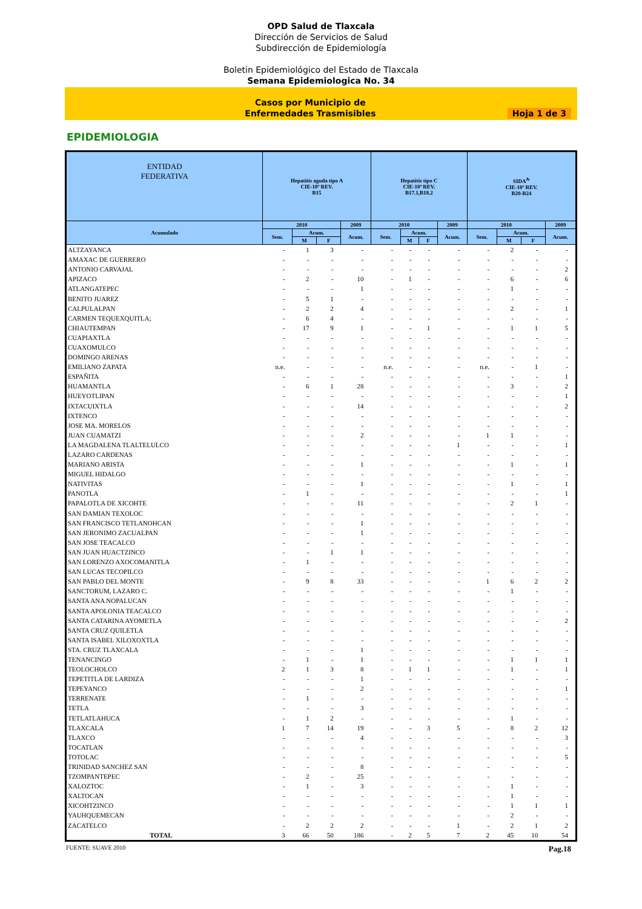OPD Salud de Tlaxcala
Dirección de Servicios de Salud
Subdirección de Epidemiología
Boletin Epidemiológico del Estado de Tlaxcala
Semana Epidemiologica No. 34
Casos por Municipio de
Enfermedades Trasmisibles
Hoja 1 de 3
EPIDEMIOLOGIA
| ENTIDAD FEDERATIVA | Hepatitis aguda tipo A CIE-10ª REV. B15 | | | | Hepatitis tipo C CIE-10ª REV. B17.1,B18.2 | | | | SIDA<sup>&</sup> CIE-10ª REV. B20-B24 | | | |
| --- | --- | --- | --- | --- | --- | --- | --- | --- | --- | --- | --- | --- |
| Acumulado | 2010 | | | 2009 | 2010 | | | 2009 | 2010 | | | 2009 |
| | Sem. | Acum. | | Acum. | Sem. | Acum. | | Acum. | Sem. | Acum. | | Acum. |
| | | M | F | | | M | F | | | M | F | |
| ALTZAYANCA | - | 1 | 3 | - | - | - | - | - | - | 2 | - | - |
| AMAXAC DE GUERRERO | - | - | - | - | - | - | - | - | - | - | - | - |
| ANTONIO CARVAJAL | - | - | - | - | - | - | - | - | - | - | - | 2 |
| APIZACO | - | 2 | - | 10 | - | 1 | - | - | - | 6 | - | 6 |
| ATLANGATEPEC | - | - | - | 1 | - | - | - | - | - | 1 | - | - |
| BENITO JUAREZ | - | 5 | 1 | - | - | - | - | - | - | - | - | - |
| CALPULALPAN | - | 2 | 2 | 4 | - | - | - | - | - | 2 | - | 1 |
| CARMEN TEQUEXQUITLA; | - | 6 | 4 | - | - | - | - | - | - | - | - | - |
| CHIAUTEMPAN | - | 17 | 9 | 1 | - | - | 1 | - | - | 1 | 1 | 5 |
| CUAPIAXTLA | - | - | - | - | - | - | - | - | - | - | - | - |
| CUAXOMULCO | - | - | - | - | - | - | - | - | - | - | - | - |
| DOMINGO ARENAS | - | - | - | - | - | - | - | - | - | - | - | - |
| EMILIANO ZAPATA | n.e. | - | - | - | n.e. | - | - | - | n.e. | - | 1 | - |
| ESPAÑITA | - | - | - | - | - | - | - | - | - | - | - | 1 |
| HUAMANTLA | - | 6 | 1 | 28 | - | - | - | - | - | 3 | - | 2 |
| HUEYOTLIPAN | - | - | - | - | - | - | - | - | - | - | - | 1 |
| IXTACUIXTLA | - | - | - | 14 | - | - | - | - | - | - | - | 2 |
| IXTENCO | - | - | - | - | - | - | - | - | - | - | - | - |
| JOSE MA. MORELOS | - | - | - | - | - | - | - | - | - | - | - | - |
| JUAN CUAMATZI | - | - | - | 2 | - | - | - | - | 1 | 1 | - | - |
| LA MAGDALENA TLALTELULCO | - | - | - | - | - | - | - | 1 | - | - | - | 1 |
| LAZARO CARDENAS | - | - | - | - | - | - | - | - | - | - | - | - |
| MARIANO ARISTA | - | - | - | 1 | - | - | - | - | - | 1 | - | 1 |
| MIGUEL HIDALGO | - | - | - | - | - | - | - | - | - | - | - | - |
| NATIVITAS | - | - | - | 1 | - | - | - | - | - | 1 | - | 1 |
| PANOTLA | - | 1 | - | - | - | - | - | - | - | - | - | 1 |
| PAPALOTLA DE XICOHTE | - | - | - | 11 | - | - | - | - | - | 2 | 1 | - |
| SAN DAMIAN TEXOLOC | - | - | - | - | - | - | - | - | - | - | - | - |
| SAN FRANCISCO TETLANOHCAN | - | - | - | 1 | - | - | - | - | - | - | - | - |
| SAN JERONIMO ZACUALPAN | - | - | - | 1 | - | - | - | - | - | - | - | - |
| SAN JOSE TEACALCO | - | - | - | - | - | - | - | - | - | - | - | - |
| SAN JUAN HUACTZINCO | - | - | 1 | 1 | - | - | - | - | - | - | - | - |
| SAN LORENZO AXOCOMANITLA | - | 1 | - | - | - | - | - | - | - | - | - | - |
| SAN LUCAS TECOPILCO | - | - | - | - | - | - | - | - | - | - | - | - |
| SAN PABLO DEL MONTE | - | 9 | 8 | 33 | - | - | - | - | 1 | 6 | 2 | 2 |
| SANCTORUM, LAZARO C. | - | - | - | - | - | - | - | - | - | 1 | - | - |
| SANTA ANA NOPALUCAN | - | - | - | - | - | - | - | - | - | - | - | - |
| SANTA APOLONIA TEACALCO | - | - | - | - | - | - | - | - | - | - | - | - |
| SANTA CATARINA AYOMETLA | - | - | - | - | - | - | - | - | - | - | - | 2 |
| SANTA CRUZ QUILETLA | - | - | - | - | - | - | - | - | - | - | - | - |
| SANTA ISABEL XILOXOXTLA | - | - | - | - | - | - | - | - | - | - | - | - |
| STA. CRUZ TLAXCALA | - | - | - | 1 | - | - | - | - | - | - | - | - |
| TENANCINGO | - | 1 | - | 1 | - | - | - | - | - | 1 | 1 | 1 |
| TEOLOCHOLCO | 2 | 1 | 3 | 8 | - | 1 | 1 | - | - | 1 | - | 1 |
| TEPETITLA DE LARDIZA | - | - | - | 1 | - | - | - | - | - | - | - | - |
| TEPEYANCO | - | - | - | 2 | - | - | - | - | - | - | - | 1 |
| TERRENATE | - | 1 | - | - | - | - | - | - | - | - | - | - |
| TETLA | - | - | - | 3 | - | - | - | - | - | - | - | - |
| TETLATLAHUCA | - | 1 | 2 | - | - | - | - | - | - | 1 | - | - |
| TLAXCALA | 1 | 7 | 14 | 19 | - | - | 3 | 5 | - | 8 | 2 | 12 |
| TLAXCO | - | - | - | 4 | - | - | - | - | - | - | - | 3 |
| TOCATLAN | - | - | - | - | - | - | - | - | - | - | - | - |
| TOTOLAC | - | - | - | - | - | - | - | - | - | - | - | 5 |
| TRINIDAD SANCHEZ SAN | - | - | - | 8 | - | - | - | - | - | - | - | - |
| TZOMPANTEPEC | - | 2 | - | 25 | - | - | - | - | - | - | - | - |
| XALOZTOC | - | 1 | - | 3 | - | - | - | - | - | 1 | - | - |
| XALTOCAN | - | - | - | - | - | - | - | - | - | 1 | - | - |
| XICOHTZINCO | - | - | - | - | - | - | - | - | - | 1 | 1 | 1 |
| YAUHQUEMECAN | - | - | - | - | - | - | - | - | - | 2 | - | - |
| ZACATELCO | - | 2 | 2 | 2 | - | - | - | 1 | - | 2 | 1 | 2 |
| TOTAL | 3 | 66 | 50 | 186 | - | 2 | 5 | 7 | 2 | 45 | 10 | 54 |
FUENTE: SUAVE 2010 Pag.18